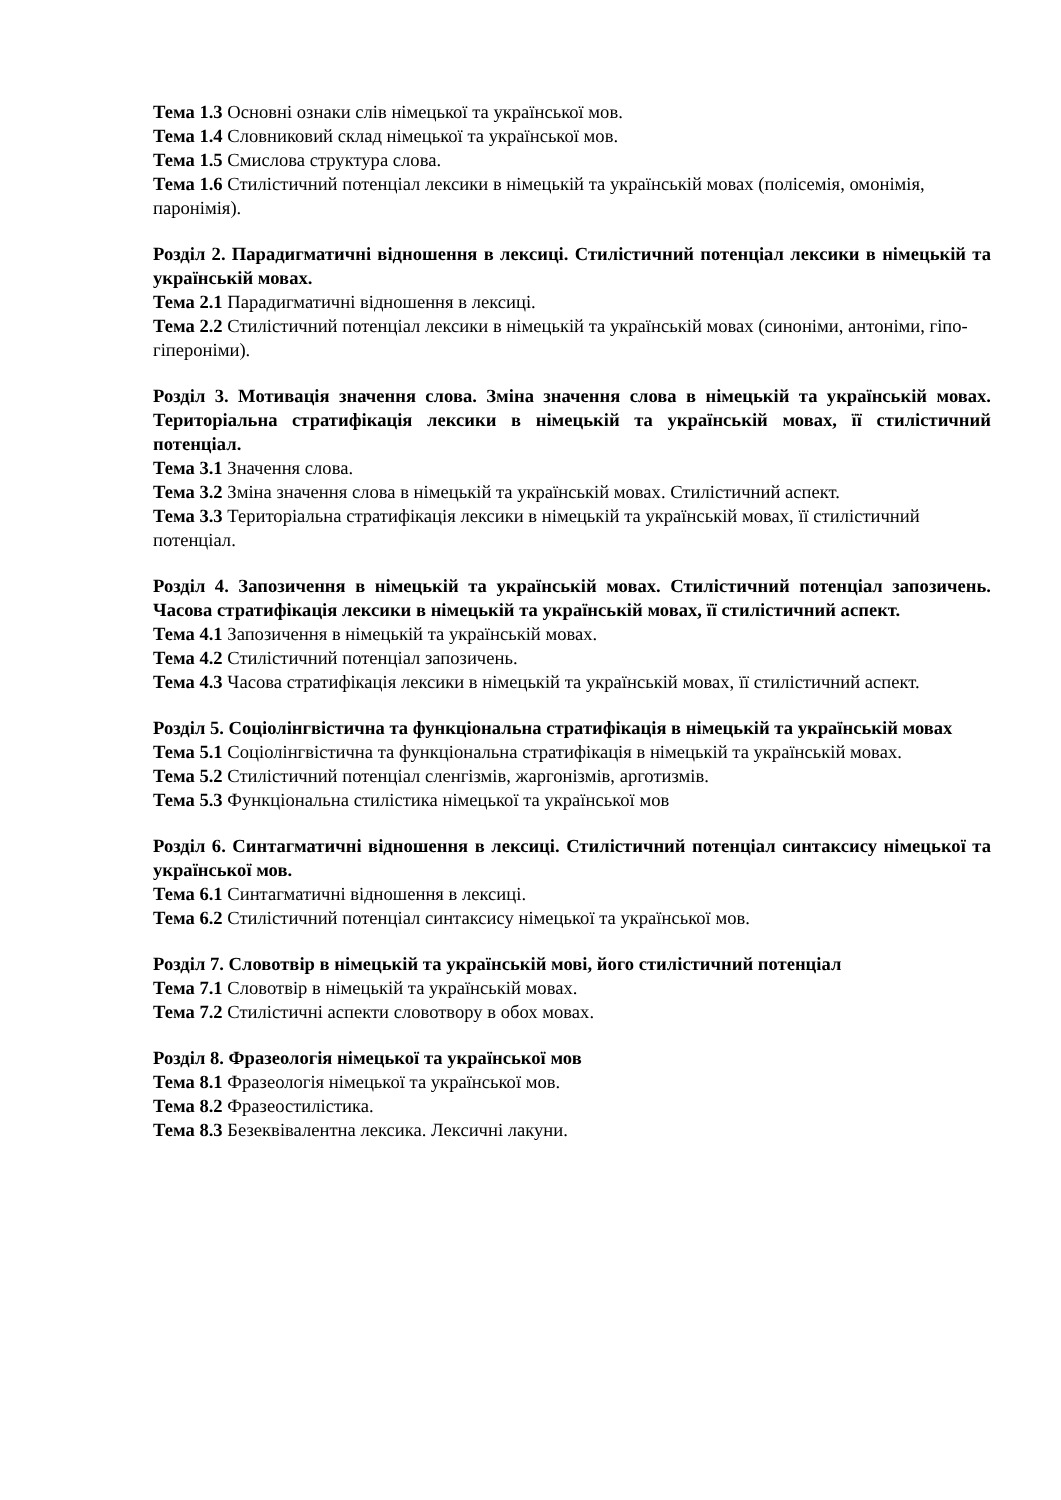Тема 1.3 Основні ознаки слів німецької та української мов.
Тема 1.4 Словниковий склад німецької та української мов.
Тема 1.5 Смислова структура слова.
Тема 1.6 Стилістичний потенціал лексики в німецькій та українській мовах (полісемія, омонімія, паронімія).
Розділ 2. Парадигматичні відношення в лексиці. Стилістичний потенціал лексики в німецькій та українській мовах.
Тема 2.1 Парадигматичні відношення в лексиці.
Тема 2.2 Стилістичний потенціал лексики в німецькій та українській мовах (синоніми, антоніми, гіпо-гіпероніми).
Розділ 3. Мотивація значення слова. Зміна значення слова в німецькій та українській мовах. Територіальна стратифікація лексики в німецькій та українській мовах, її стилістичний потенціал.
Тема 3.1 Значення слова.
Тема 3.2 Зміна значення слова в німецькій та українській мовах. Стилістичний аспект.
Тема 3.3 Територіальна стратифікація лексики в німецькій та українській мовах, її стилістичний потенціал.
Розділ 4. Запозичення в німецькій та українській мовах. Стилістичний потенціал запозичень. Часова стратифікація лексики в німецькій та українській мовах, її стилістичний аспект.
Тема 4.1 Запозичення в німецькій та українській мовах.
Тема 4.2 Стилістичний потенціал запозичень.
Тема 4.3 Часова стратифікація лексики в німецькій та українській мовах, її стилістичний аспект.
Розділ 5. Соціолінгвістична та функціональна стратифікація в німецькій та українській мовах
Тема 5.1 Соціолінгвістична та функціональна стратифікація в німецькій та українській мовах.
Тема 5.2 Стилістичний потенціал сленгізмів, жаргонізмів, арготизмів.
Тема 5.3 Функціональна стилістика німецької та української мов
Розділ 6. Синтагматичні відношення в лексиці. Стилістичний потенціал синтаксису німецької та української мов.
Тема 6.1 Синтагматичні відношення в лексиці.
Тема 6.2 Стилістичний потенціал синтаксису німецької та української мов.
Розділ 7. Словотвір в німецькій та українській мові, його стилістичний потенціал
Тема 7.1 Словотвір в німецькій та українській мовах.
Тема 7.2 Стилістичні аспекти словотвору в обох мовах.
Розділ 8. Фразеологія німецької та української мов
Тема 8.1 Фразеологія німецької та української мов.
Тема 8.2 Фразеостилістика.
Тема 8.3 Безеквівалентна лексика. Лексичні лакуни.